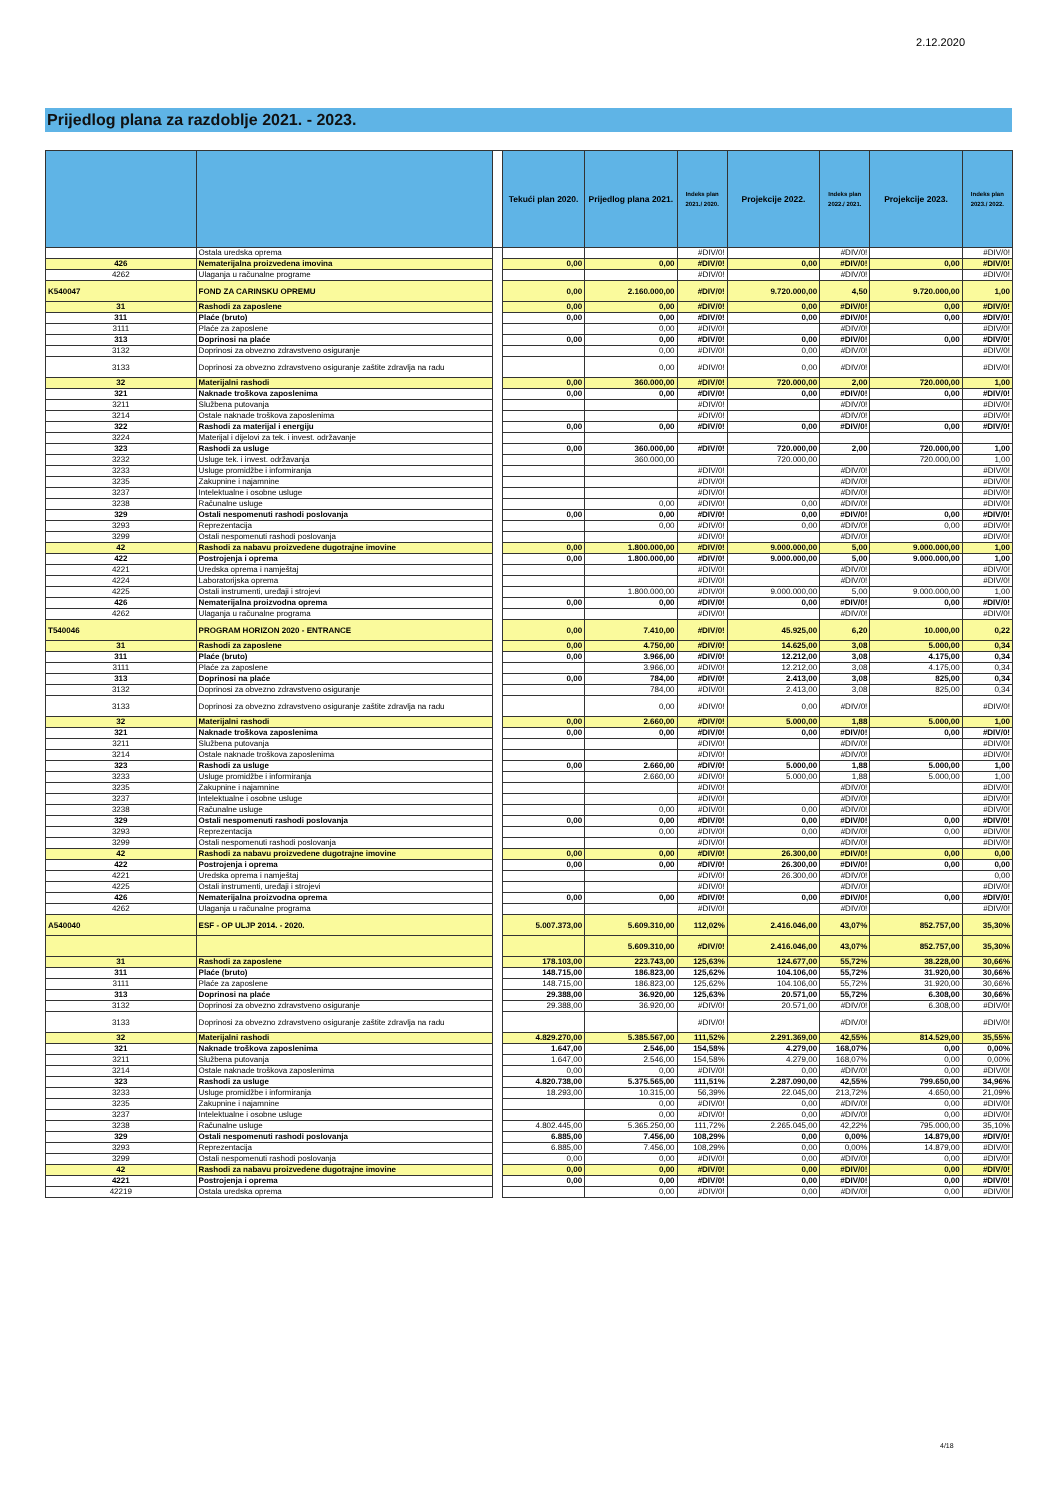2.12.2020
Prijedlog plana za razdoblje 2021. - 2023.
| | | | Tekući plan 2020. | Prijedlog plana 2021. | Indeks plan 2021./ 2020. | Projekcije 2022. | Indeks plan 2022./ 2021. | Projekcije 2023. | Indeks plan 2023./ 2022. |
| --- | --- | --- | --- | --- | --- | --- | --- | --- | --- |
| | Ostala uredska oprema | | | | #DIV/0! | | #DIV/0! | | #DIV/0! |
| 426 | Nematerijalna proizvedena imovina | | 0,00 | 0,00 | #DIV/0! | 0,00 | #DIV/0! | 0,00 | #DIV/0! |
| 4262 | Ulaganja u računalne programe | | | | #DIV/0! | | #DIV/0! | | #DIV/0! |
| K540047 | FOND ZA CARINSKU OPREMU | | 0,00 | 2.160.000,00 | #DIV/0! | 9.720.000,00 | 4,50 | 9.720.000,00 | 1,00 |
| 31 | Rashodi za zaposlene | | 0,00 | 0,00 | #DIV/0! | 0,00 | #DIV/0! | 0,00 | #DIV/0! |
| 311 | Plaće (bruto) | | 0,00 | 0,00 | #DIV/0! | 0,00 | #DIV/0! | 0,00 | #DIV/0! |
| 3111 | Plaće za zaposlene | | | 0,00 | #DIV/0! | | #DIV/0! | | #DIV/0! |
| 313 | Doprinosi na plaće | | 0,00 | 0,00 | #DIV/0! | 0,00 | #DIV/0! | 0,00 | #DIV/0! |
| 3132 | Doprinosi za obvezno zdravstveno osiguranje | | | 0,00 | #DIV/0! | 0,00 | #DIV/0! | | #DIV/0! |
| 3133 | Doprinosi za obvezno zdravstveno osiguranje zaštite zdravlja na radu | | | 0,00 | #DIV/0! | 0,00 | #DIV/0! | | #DIV/0! |
| 32 | Materijalni rashodi | | 0,00 | 360.000,00 | #DIV/0! | 720.000,00 | 2,00 | 720.000,00 | 1,00 |
| 321 | Naknade troškova zaposlenima | | 0,00 | 0,00 | #DIV/0! | 0,00 | #DIV/0! | 0,00 | #DIV/0! |
| 3211 | Službena putovanja | | | | #DIV/0! | | #DIV/0! | | #DIV/0! |
| 3214 | Ostale naknade troškova zaposlenima | | | | #DIV/0! | | #DIV/0! | | #DIV/0! |
| 322 | Rashodi za materijal i energiju | | 0,00 | 0,00 | #DIV/0! | 0,00 | #DIV/0! | 0,00 | #DIV/0! |
| 3224 | Materijal i dijelovi za tek. i invest. održavanje | | | | | | | | |
| 323 | Rashodi za usluge | | 0,00 | 360.000,00 | #DIV/0! | 720.000,00 | 2,00 | 720.000,00 | 1,00 |
| 3232 | Usluge tek. i invest. održavanja | | | 360.000,00 | | 720.000,00 | | 720.000,00 | 1,00 |
| 3233 | Usluge promidžbe i informiranja | | | | #DIV/0! | | #DIV/0! | | #DIV/0! |
| 3235 | Zakupnine i najamnine | | | | #DIV/0! | | #DIV/0! | | #DIV/0! |
| 3237 | Intelektualne i osobne usluge | | | | #DIV/0! | | #DIV/0! | | #DIV/0! |
| 3238 | Računalne usluge | | | 0,00 | #DIV/0! | 0,00 | #DIV/0! | | #DIV/0! |
| 329 | Ostali nespomenuti rashodi poslovanja | | 0,00 | 0,00 | #DIV/0! | 0,00 | #DIV/0! | 0,00 | #DIV/0! |
| 3293 | Reprezentacija | | | 0,00 | #DIV/0! | 0,00 | #DIV/0! | 0,00 | #DIV/0! |
| 3299 | Ostali nespomenuti rashodi poslovanja | | | | #DIV/0! | | #DIV/0! | | #DIV/0! |
| 42 | Rashodi za nabavu proizvedene dugotrajne imovine | | 0,00 | 1.800.000,00 | #DIV/0! | 9.000.000,00 | 5,00 | 9.000.000,00 | 1,00 |
| 422 | Postrojenja i oprema | | 0,00 | 1.800.000,00 | #DIV/0! | 9.000.000,00 | 5,00 | 9.000.000,00 | 1,00 |
| 4221 | Uredska oprema i namještaj | | | | #DIV/0! | | #DIV/0! | | #DIV/0! |
| 4224 | Laboratorijska oprema | | | | #DIV/0! | | #DIV/0! | | #DIV/0! |
| 4225 | Ostali instrumenti, uređaji i strojevi | | | 1.800.000,00 | #DIV/0! | 9.000.000,00 | 5,00 | 9.000.000,00 | 1,00 |
| 426 | Nematerijalna proizvodna oprema | | 0,00 | 0,00 | #DIV/0! | 0,00 | #DIV/0! | 0,00 | #DIV/0! |
| 4262 | Ulaganja u računalne programa | | | | #DIV/0! | | #DIV/0! | | #DIV/0! |
| T540046 | PROGRAM HORIZON 2020 - ENTRANCE | | 0,00 | 7.410,00 | #DIV/0! | 45.925,00 | 6,20 | 10.000,00 | 0,22 |
| 31 | Rashodi za zaposlene | | 0,00 | 4.750,00 | #DIV/0! | 14.625,00 | 3,08 | 5.000,00 | 0,34 |
| 311 | Plaće (bruto) | | 0,00 | 3.966,00 | #DIV/0! | 12.212,00 | 3,08 | 4.175,00 | 0,34 |
| 3111 | Plaće za zaposlene | | | 3.966,00 | #DIV/0! | 12.212,00 | 3,08 | 4.175,00 | 0,34 |
| 313 | Doprinosi na plaće | | 0,00 | 784,00 | #DIV/0! | 2.413,00 | 3,08 | 825,00 | 0,34 |
| 3132 | Doprinosi za obvezno zdravstveno osiguranje | | | 784,00 | #DIV/0! | 2.413,00 | 3,08 | 825,00 | 0,34 |
| 3133 | Doprinosi za obvezno zdravstveno osiguranje zaštite zdravlja na radu | | | 0,00 | #DIV/0! | 0,00 | #DIV/0! | | #DIV/0! |
| 32 | Materijalni rashodi | | 0,00 | 2.660,00 | #DIV/0! | 5.000,00 | 1,88 | 5.000,00 | 1,00 |
| 321 | Naknade troškova zaposlenima | | 0,00 | 0,00 | #DIV/0! | 0,00 | #DIV/0! | 0,00 | #DIV/0! |
| 3211 | Službena putovanja | | | | #DIV/0! | | #DIV/0! | | #DIV/0! |
| 3214 | Ostale naknade troškova zaposlenima | | | | #DIV/0! | | #DIV/0! | | #DIV/0! |
| 323 | Rashodi za usluge | | 0,00 | 2.660,00 | #DIV/0! | 5.000,00 | 1,88 | 5.000,00 | 1,00 |
| 3233 | Usluge promidžbe i informiranja | | | 2.660,00 | #DIV/0! | 5.000,00 | 1,88 | 5.000,00 | 1,00 |
| 3235 | Zakupnine i najamnine | | | | #DIV/0! | | #DIV/0! | | #DIV/0! |
| 3237 | Intelektualne i osobne usluge | | | | #DIV/0! | | #DIV/0! | | #DIV/0! |
| 3238 | Računalne usluge | | | 0,00 | #DIV/0! | 0,00 | #DIV/0! | | #DIV/0! |
| 329 | Ostali nespomenuti rashodi poslovanja | | 0,00 | 0,00 | #DIV/0! | 0,00 | #DIV/0! | 0,00 | #DIV/0! |
| 3293 | Reprezentacija | | | 0,00 | #DIV/0! | 0,00 | #DIV/0! | 0,00 | #DIV/0! |
| 3299 | Ostali nespomenuti rashodi poslovanja | | | | #DIV/0! | | #DIV/0! | | #DIV/0! |
| 42 | Rashodi za nabavu proizvedene dugotrajne imovine | | 0,00 | 0,00 | #DIV/0! | 26.300,00 | #DIV/0! | 0,00 | 0,00 |
| 422 | Postrojenja i oprema | | 0,00 | 0,00 | #DIV/0! | 26.300,00 | #DIV/0! | 0,00 | 0,00 |
| 4221 | Uredska oprema i namještaj | | | | #DIV/0! | 26.300,00 | #DIV/0! | | 0,00 |
| 4225 | Ostali instrumenti, uređaji i strojevi | | | | #DIV/0! | | #DIV/0! | | #DIV/0! |
| 426 | Nematerijalna proizvodna oprema | | 0,00 | 0,00 | #DIV/0! | 0,00 | #DIV/0! | 0,00 | #DIV/0! |
| 4262 | Ulaganja u računalne programa | | | | #DIV/0! | | #DIV/0! | | #DIV/0! |
| A540040 | ESF - OP ULJP 2014. - 2020. | | 5.007.373,00 | 5.609.310,00 | 112,02% | 2.416.046,00 | 43,07% | 852.757,00 | 35,30% |
| | | | | 5.609.310,00 | #DIV/0! | 2.416.046,00 | 43,07% | 852.757,00 | 35,30% |
| 31 | Rashodi za zaposlene | | 178.103,00 | 223.743,00 | 125,63% | 124.677,00 | 55,72% | 38.228,00 | 30,66% |
| 311 | Plaće (bruto) | | 148.715,00 | 186.823,00 | 125,62% | 104.106,00 | 55,72% | 31.920,00 | 30,66% |
| 3111 | Plaće za zaposlene | | 148.715,00 | 186.823,00 | 125,62% | 104.106,00 | 55,72% | 31.920,00 | 30,66% |
| 313 | Doprinosi na plaće | | 29.388,00 | 36.920,00 | 125,63% | 20.571,00 | 55,72% | 6.308,00 | 30,66% |
| 3132 | Doprinosi za obvezno zdravstveno osiguranje | | 29.388,00 | 36.920,00 | #DIV/0! | 20.571,00 | #DIV/0! | 6.308,00 | #DIV/0! |
| 3133 | Doprinosi za obvezno zdravstveno osiguranje zaštite zdravlja na radu | | | | #DIV/0! | | #DIV/0! | | #DIV/0! |
| 32 | Materijalni rashodi | | 4.829.270,00 | 5.385.567,00 | 111,52% | 2.291.369,00 | 42,55% | 814.529,00 | 35,55% |
| 321 | Naknade troškova zaposlenima | | 1.647,00 | 2.546,00 | 154,58% | 4.279,00 | 168,07% | 0,00 | 0,00% |
| 3211 | Službena putovanja | | 1.647,00 | 2.546,00 | 154,58% | 4.279,00 | 168,07% | 0,00 | 0,00% |
| 3214 | Ostale naknade troškova zaposlenima | | 0,00 | 0,00 | #DIV/0! | 0,00 | #DIV/0! | 0,00 | #DIV/0! |
| 323 | Rashodi za usluge | | 4.820.738,00 | 5.375.565,00 | 111,51% | 2.287.090,00 | 42,55% | 799.650,00 | 34,96% |
| 3233 | Usluge promidžbe i informiranja | | 18.293,00 | 10.315,00 | 56,39% | 22.045,00 | 213,72% | 4.650,00 | 21,09% |
| 3235 | Zakupnine i najamnine | | | 0,00 | #DIV/0! | 0,00 | #DIV/0! | 0,00 | #DIV/0! |
| 3237 | Intelektualne i osobne usluge | | | 0,00 | #DIV/0! | 0,00 | #DIV/0! | 0,00 | #DIV/0! |
| 3238 | Računalne usluge | | 4.802.445,00 | 5.365.250,00 | 111,72% | 2.265.045,00 | 42,22% | 795.000,00 | 35,10% |
| 329 | Ostali nespomenuti rashodi poslovanja | | 6.885,00 | 7.456,00 | 108,29% | 0,00 | 0,00% | 14.879,00 | #DIV/0! |
| 3293 | Reprezentacija | | 6.885,00 | 7.456,00 | 108,29% | 0,00 | 0,00% | 14.879,00 | #DIV/0! |
| 3299 | Ostali nespomenuti rashodi poslovanja | | 0,00 | 0,00 | #DIV/0! | 0,00 | #DIV/0! | 0,00 | #DIV/0! |
| 42 | Rashodi za nabavu proizvedene dugotrajne imovine | | 0,00 | 0,00 | #DIV/0! | 0,00 | #DIV/0! | 0,00 | #DIV/0! |
| 4221 | Postrojenja i oprema | | 0,00 | 0,00 | #DIV/0! | 0,00 | #DIV/0! | 0,00 | #DIV/0! |
| 42219 | Ostala uredska oprema | | | 0,00 | #DIV/0! | 0,00 | #DIV/0! | 0,00 | #DIV/0! |
4/18